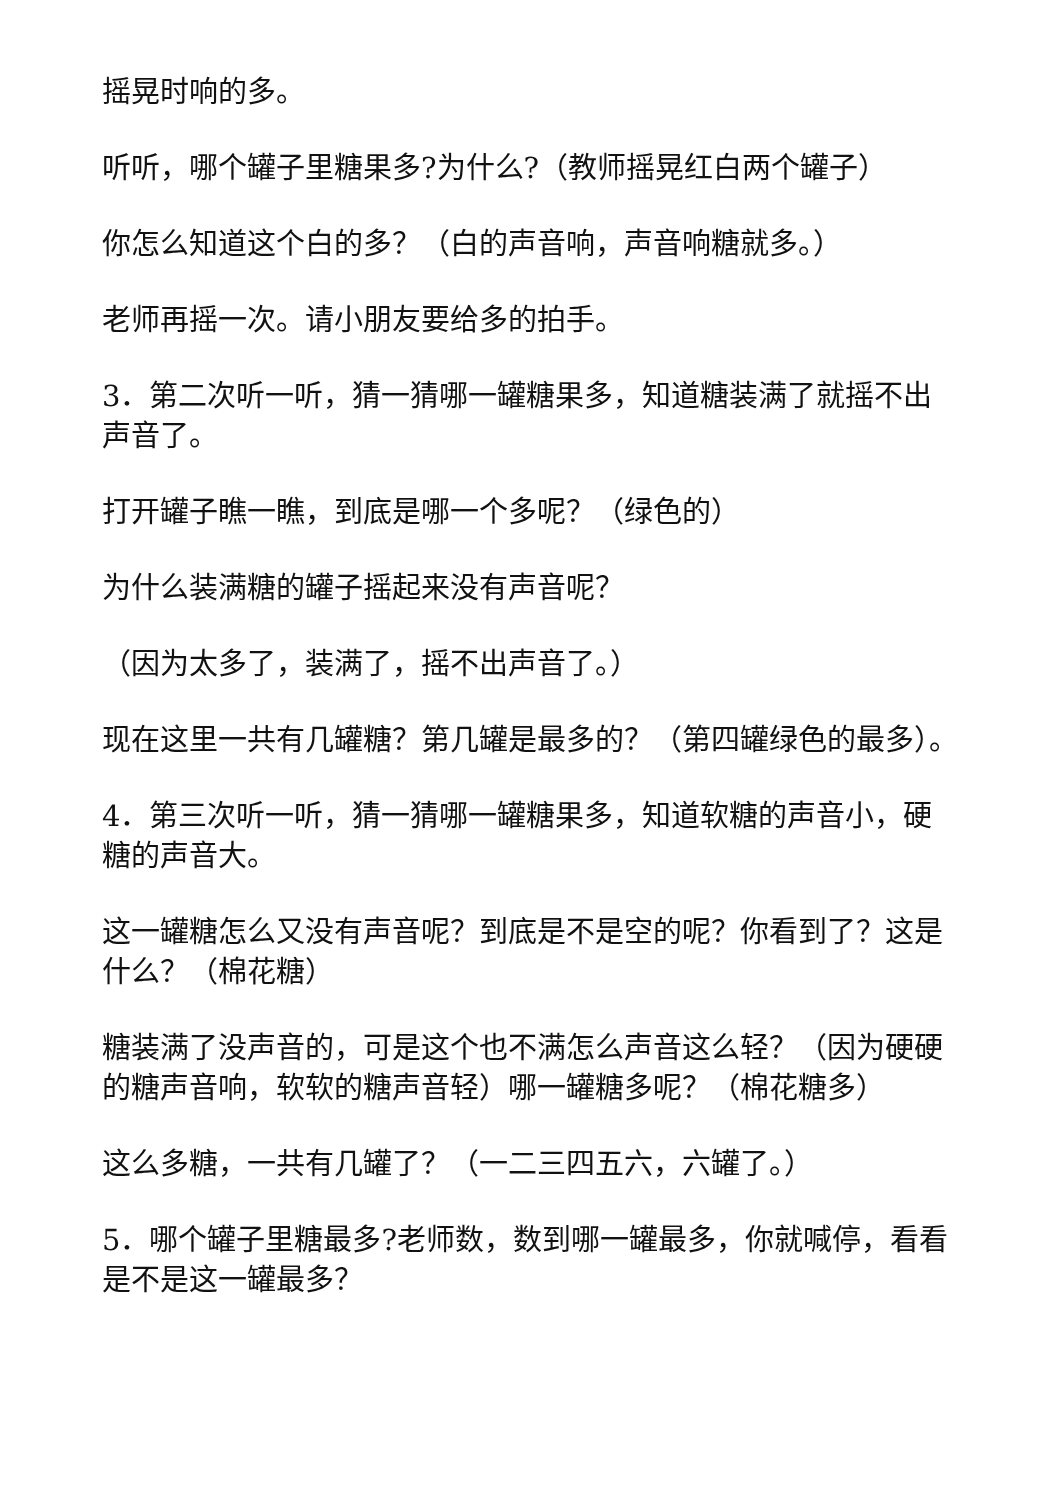摇晃时响的多。
听听，哪个罐子里糖果多?为什么?（教师摇晃红白两个罐子）
你怎么知道这个白的多？（白的声音响，声音响糖就多。）
老师再摇一次。请小朋友要给多的拍手。
3．第二次听一听，猜一猜哪一罐糖果多，知道糖装满了就摇不出声音了。
打开罐子瞧一瞧，到底是哪一个多呢？（绿色的）
为什么装满糖的罐子摇起来没有声音呢？
（因为太多了，装满了，摇不出声音了。）
现在这里一共有几罐糖？第几罐是最多的？（第四罐绿色的最多）。
4．第三次听一听，猜一猜哪一罐糖果多，知道软糖的声音小，硬糖的声音大。
这一罐糖怎么又没有声音呢？到底是不是空的呢？你看到了？这是什么？（棉花糖）
糖装满了没声音的，可是这个也不满怎么声音这么轻？（因为硬硬的糖声音响，软软的糖声音轻）哪一罐糖多呢？（棉花糖多）
这么多糖，一共有几罐了？（一二三四五六，六罐了。）
5．哪个罐子里糖最多?老师数，数到哪一罐最多，你就喊停，看看是不是这一罐最多？